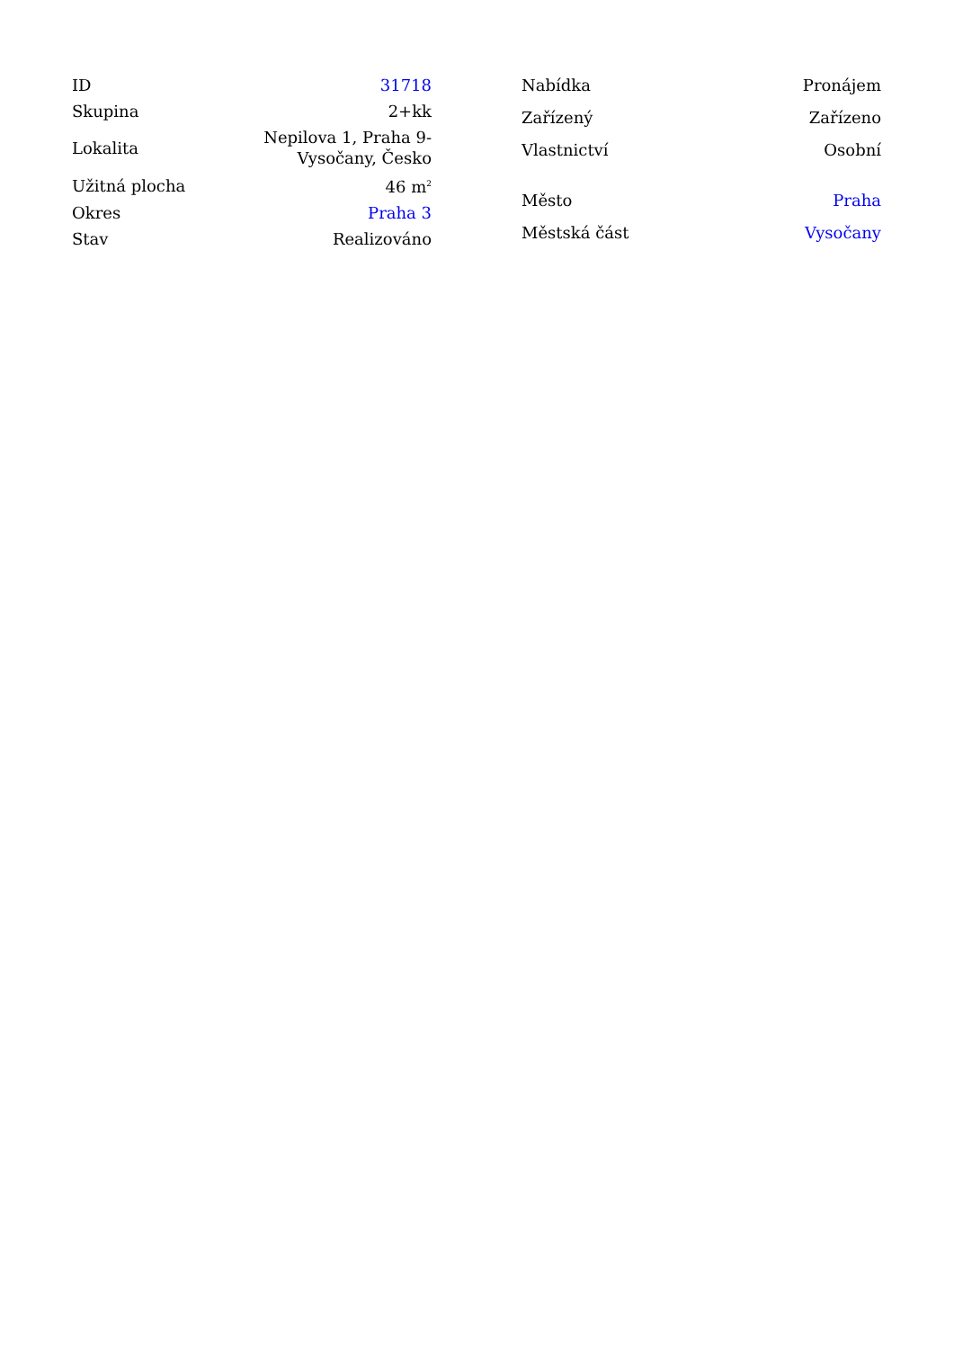| ID | 31718 |
| Skupina | 2+kk |
| Lokalita | Nepilova 1, Praha 9- Vysočany, Česko |
| Užitná plocha | 46 m<sup>2</sup> |
| Okres | Praha 3 |
| Stav | Realizováno |
| Nabídka | Pronájem |
| Zařízený | Zařízeno |
| Vlastnictví | Osobní |
| Město | Praha |
| Městská část | Vysočany |